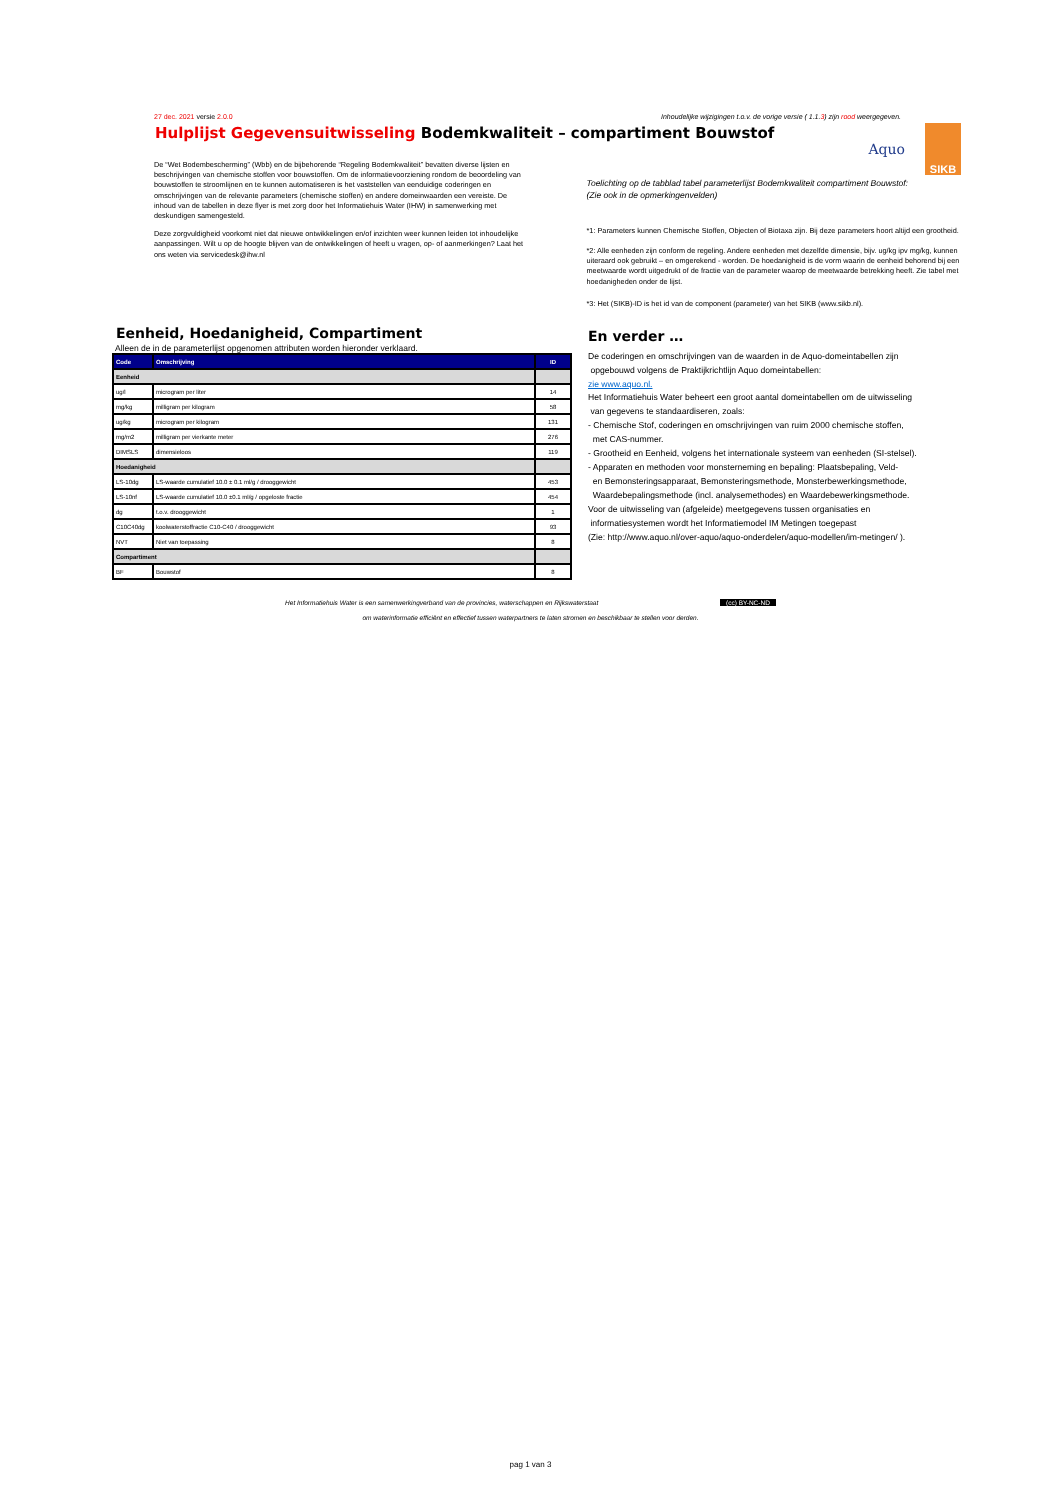27 dec. 2021 versie 2.0.0 Inhoudelijke wijzigingen t.o.v. de vorige versie ( 1.1.3) zijn rood weergegeven.
Hulplijst Gegevensuitwisseling Bodemkwaliteit – compartiment Bouwstof
Aquo
SIKB
De “Wet Bodembescherming” (Wbb) en de bijbehorende “Regeling Bodemkwaliteit” bevatten diverse lijsten en beschrijvingen van chemische stoffen voor bouwstoffen. Om de informatievoorziening rondom de beoordeling van bouwstoffen te stroomlijnen en te kunnen automatiseren is het vaststellen van eenduidige coderingen en omschrijvingen van de relevante parameters (chemische stoffen) en andere domeinwaarden een vereiste. De inhoud van de tabellen in deze flyer is met zorg door het Informatiehuis Water (IHW) in samenwerking met deskundigen samengesteld.
Deze zorgvuldigheid voorkomt niet dat nieuwe ontwikkelingen en/of inzichten weer kunnen leiden tot inhoudelijke aanpassingen. Wilt u op de hoogte blijven van de ontwikkelingen of heeft u vragen, op- of aanmerkingen? Laat het ons weten via servicedesk@ihw.nl
Toelichting op de tabblad tabel parameterlijst Bodemkwaliteit compartiment Bouwstof:
(Zie ook in de opmerkingenvelden)
*1: Parameters kunnen Chemische Stoffen, Objecten of Biotaxa zijn. Bij deze parameters hoort altijd een grootheid.
*2: Alle eenheden zijn conform de regeling. Andere eenheden met dezelfde dimensie, bijv. ug/kg ipv mg/kg, kunnen uiteraard ook gebruikt – en omgerekend - worden. De hoedanigheid is de vorm waarin de eenheid behorend bij een meetwaarde wordt uitgedrukt of de fractie van de parameter waarop de meetwaarde betrekking heeft. Zie tabel met hoedanigheden onder de lijst.
*3: Het (SIKB)-ID is het id van de component (parameter) van het SIKB (www.sikb.nl).
Eenheid, Hoedanigheid, Compartiment
Alleen de in de parameterlijst opgenomen attributen worden hieronder verklaard.
| Code | Omschrijving | ID |
| --- | --- | --- |
| Eenheid | | |
| ug/l | microgram per liter | 14 |
| mg/kg | milligram per kilogram | 58 |
| ug/kg | microgram per kilogram | 131 |
| mg/m2 | milligram per vierkante meter | 276 |
| DIMSLS | dimensieloos | 119 |
| Hoedanigheid | | |
| LS-10dg | LS-waarde cumulatief 10.0 ± 0.1 ml/g / drooggewicht | 453 |
| LS-10nf | LS-waarde cumulatief 10.0 ±0.1 ml/g / opgeloste fractie | 454 |
| dg | t.o.v. drooggewicht | 1 |
| C10C40dg | koolwaterstoffractie C10-C40 / drooggewicht | 93 |
| NVT | Niet van toepassing | 8 |
| Compartiment | | |
| BF | Bouwstof | 8 |
En verder …
De coderingen en omschrijvingen van de waarden in de Aquo-domeintabellen zijn
opgebouwd volgens de Praktijkrichtlijn Aquo domeintabellen:
zie www.aquo.nl.
Het Informatiehuis Water beheert een groot aantal domeintabellen om de uitwisseling
van gegevens te standaardiseren, zoals:
- Chemische Stof, coderingen en omschrijvingen van ruim 2000 chemische stoffen,
met CAS-nummer.
- Grootheid en Eenheid, volgens het internationale systeem van eenheden (SI-stelsel).
- Apparaten en methoden voor monsterneming en bepaling: Plaatsbepaling, Veld-
en Bemonsteringsapparaat, Bemonsteringsmethode, Monsterbewerkingsmethode,
Waardebepalingsmethode (incl. analysemethodes) en Waardebewerkingsmethode.
Voor de uitwisseling van (afgeleide) meetgegevens tussen organisaties en
informatiesystemen wordt het Informatiemodel IM Metingen toegepast
(Zie: http://www.aquo.nl/over-aquo/aquo-onderdelen/aquo-modellen/im-metingen/ ).
Het Informatiehuis Water is een samenwerkingverband van de provincies, waterschappen en Rijkswaterstaat (cc) BY-NC-ND
om waterinformatie efficiënt en effectief tussen waterpartners te laten stromen en beschikbaar te stellen voor derden.
pag 1 van 3